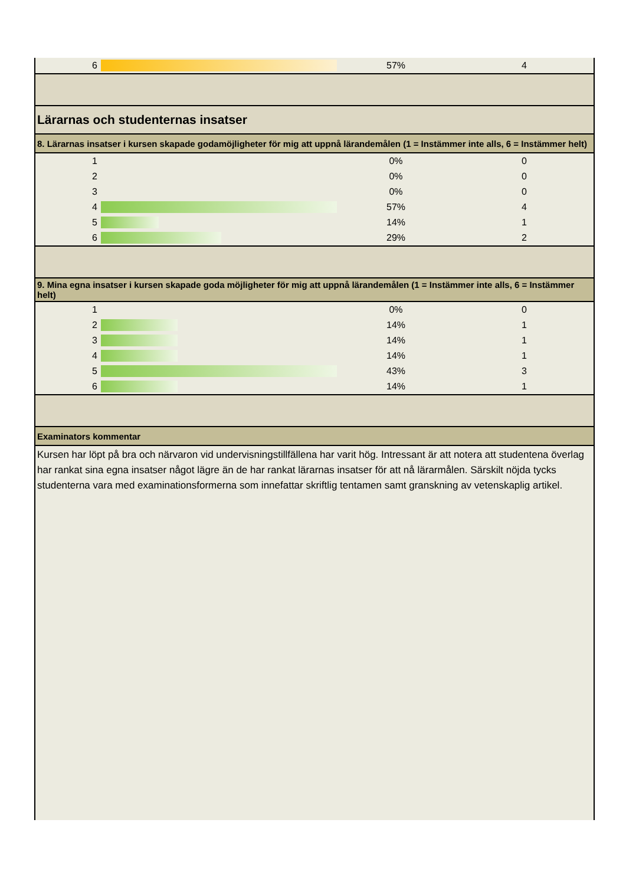| 6 | | 57% | 4 |
| Lärarnas och studenternas insatser | | | |
| 8. Lärarnas insatser i kursen skapade godamöjligheter för mig att uppnå lärandemålen (1 = Instämmer inte alls, 6 = Instämmer helt) | | | |
| 1 | | 0% | 0 |
| 2 | | 0% | 0 |
| 3 | | 0% | 0 |
| 4 | | 57% | 4 |
| 5 | | 14% | 1 |
| 6 | | 29% | 2 |
| 9. Mina egna insatser i kursen skapade goda möjligheter för mig att uppnå lärandemålen (1 = Instämmer inte alls, 6 = Instämmer helt) | | | |
| 1 | | 0% | 0 |
| 2 | | 14% | 1 |
| 3 | | 14% | 1 |
| 4 | | 14% | 1 |
| 5 | | 43% | 3 |
| 6 | | 14% | 1 |
| Examinators kommentar | | | |
| Kursen har löpt på bra och närvaron vid undervisningstillfällena har varit hög. Intressant är att notera att studentena överlag har rankat sina egna insatser något lägre än de har rankat lärarnas insatser för att nå lärarmålen. Särskilt nöjda tycks studenterna vara med examinationsformerna som innefattar skriftlig tentamen samt granskning av vetenskaplig artikel. | | | |